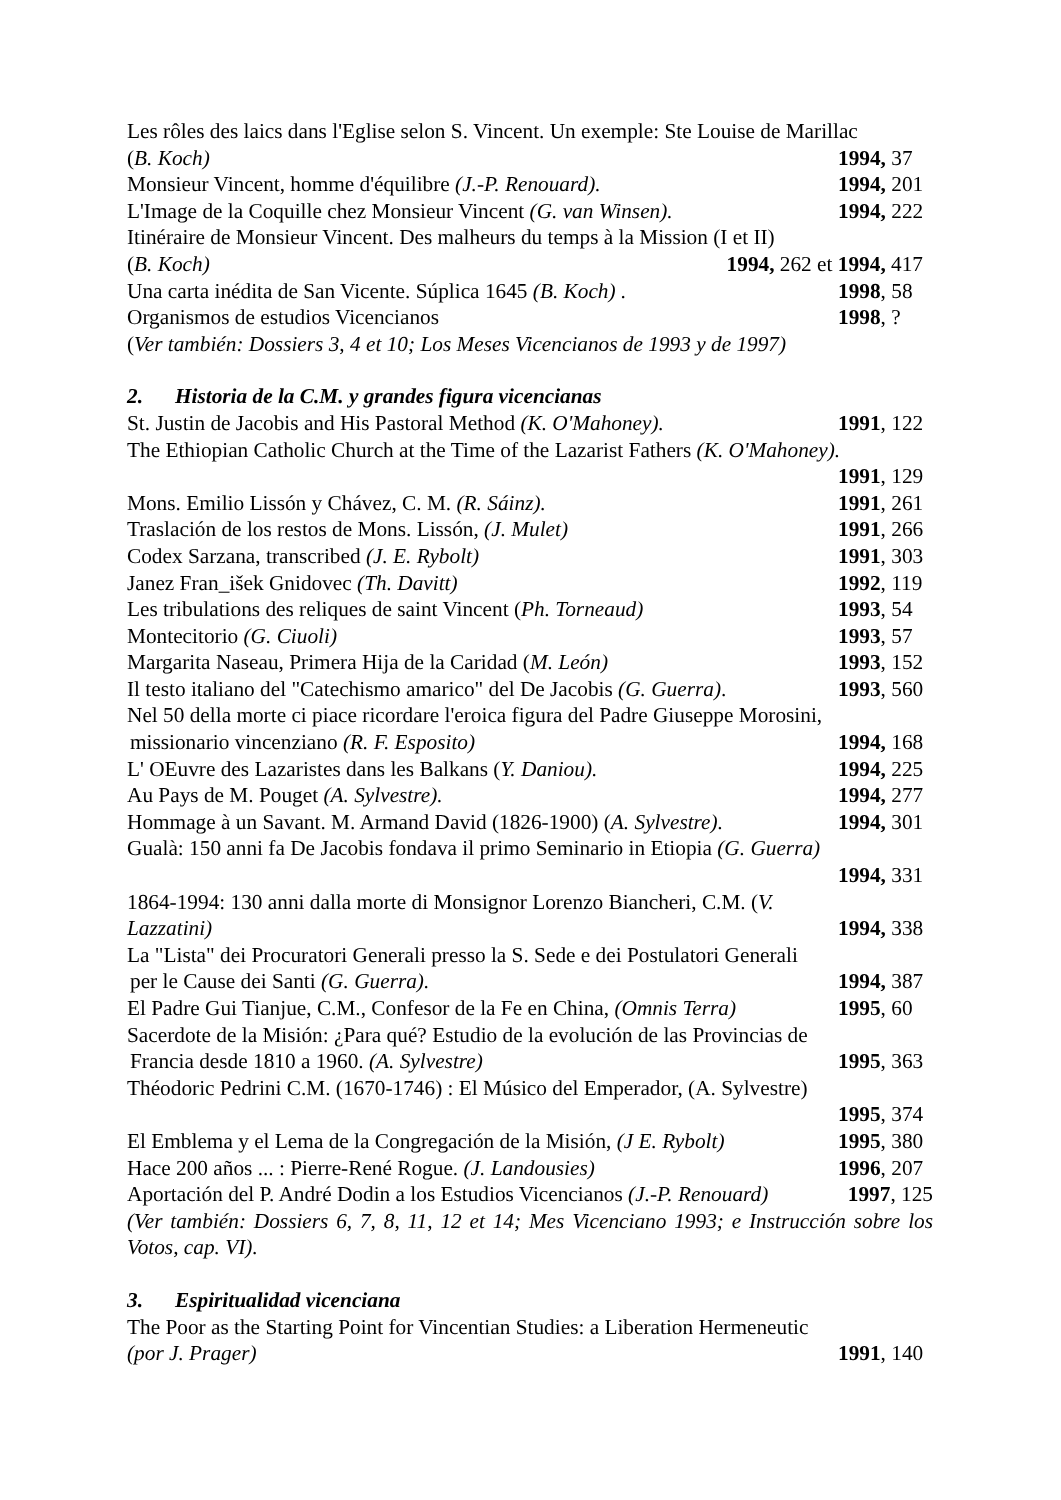Les rôles des laics dans l'Eglise selon S. Vincent. Un exemple: Ste Louise de Marillac
(B. Koch) 1994, 37
Monsieur Vincent, homme d'équilibre (J.-P. Renouard). 1994, 201
L'Image de la Coquille chez Monsieur Vincent (G. van Winsen). 1994, 222
Itinéraire de Monsieur Vincent. Des malheurs du temps à la Mission (I et II)
(B. Koch) 1994, 262 et 1994, 417
Una carta inédita de San Vicente. Súplica 1645 (B. Koch) . 1998, 58
Organismos de estudios Vicencianos 1998, ?
(Ver también: Dossiers 3, 4 et 10; Los Meses Vicencianos de 1993 y de 1997)
2. Historia de la C.M. y grandes figura vicencianas
St. Justin de Jacobis and His Pastoral Method (K. O'Mahoney). 1991, 122
The Ethiopian Catholic Church at the Time of the Lazarist Fathers (K. O'Mahoney).
1991, 129
Mons. Emilio Lissón y Chávez, C. M. (R. Sáinz). 1991, 261
Traslación de los restos de Mons. Lissón, (J. Mulet) 1991, 266
Codex Sarzana, transcribed (J. E. Rybolt) 1991, 303
Janez Fran_išek Gnidovec (Th. Davitt) 1992, 119
Les tribulations des reliques de saint Vincent (Ph. Torneaud) 1993, 54
Montecitorio (G. Ciuoli) 1993, 57
Margarita Naseau, Primera Hija de la Caridad (M. León) 1993, 152
Il testo italiano del "Catechismo amarico" del De Jacobis (G. Guerra). 1993, 560
Nel 50 della morte ci piace ricordare l'eroica figura del Padre Giuseppe Morosini,
missionario vincenziano (R. F. Esposito) 1994, 168
L' OEuvre des Lazaristes dans les Balkans (Y. Daniou). 1994, 225
Au Pays de M. Pouget (A. Sylvestre). 1994, 277
Hommage à un Savant. M. Armand David (1826-1900) (A. Sylvestre). 1994, 301
Gualà: 150 anni fa De Jacobis fondava il primo Seminario in Etiopia (G. Guerra)
1994, 331
1864-1994: 130 anni dalla morte di Monsignor Lorenzo Biancheri, C.M. (V.
Lazzatini) 1994, 338
La "Lista" dei Procuratori Generali presso la S. Sede e dei Postulatori Generali
per le Cause dei Santi (G. Guerra). 1994, 387
El Padre Gui Tianjue, C.M., Confesor de la Fe en China, (Omnis Terra) 1995, 60
Sacerdote de la Misión: ¿Para qué? Estudio de la evolución de las Provincias de
Francia desde 1810 a 1960. (A. Sylvestre) 1995, 363
Théodoric Pedrini C.M. (1670-1746) : El Músico del Emperador, (A. Sylvestre)
1995, 374
El Emblema y el Lema de la Congregación de la Misión, (J E. Rybolt) 1995, 380
Hace 200 años ... : Pierre-René Rogue. (J. Landousies) 1996, 207
Aportación del P. André Dodin a los Estudios Vicencianos (J.-P. Renouard) 1997, 125
(Ver también: Dossiers 6, 7, 8, 11, 12 et 14; Mes Vicenciano 1993; e Instrucción sobre los Votos, cap. VI).
3. Espiritualidad vicenciana
The Poor as the Starting Point for Vincentian Studies: a Liberation Hermeneutic
(por J. Prager) 1991, 140